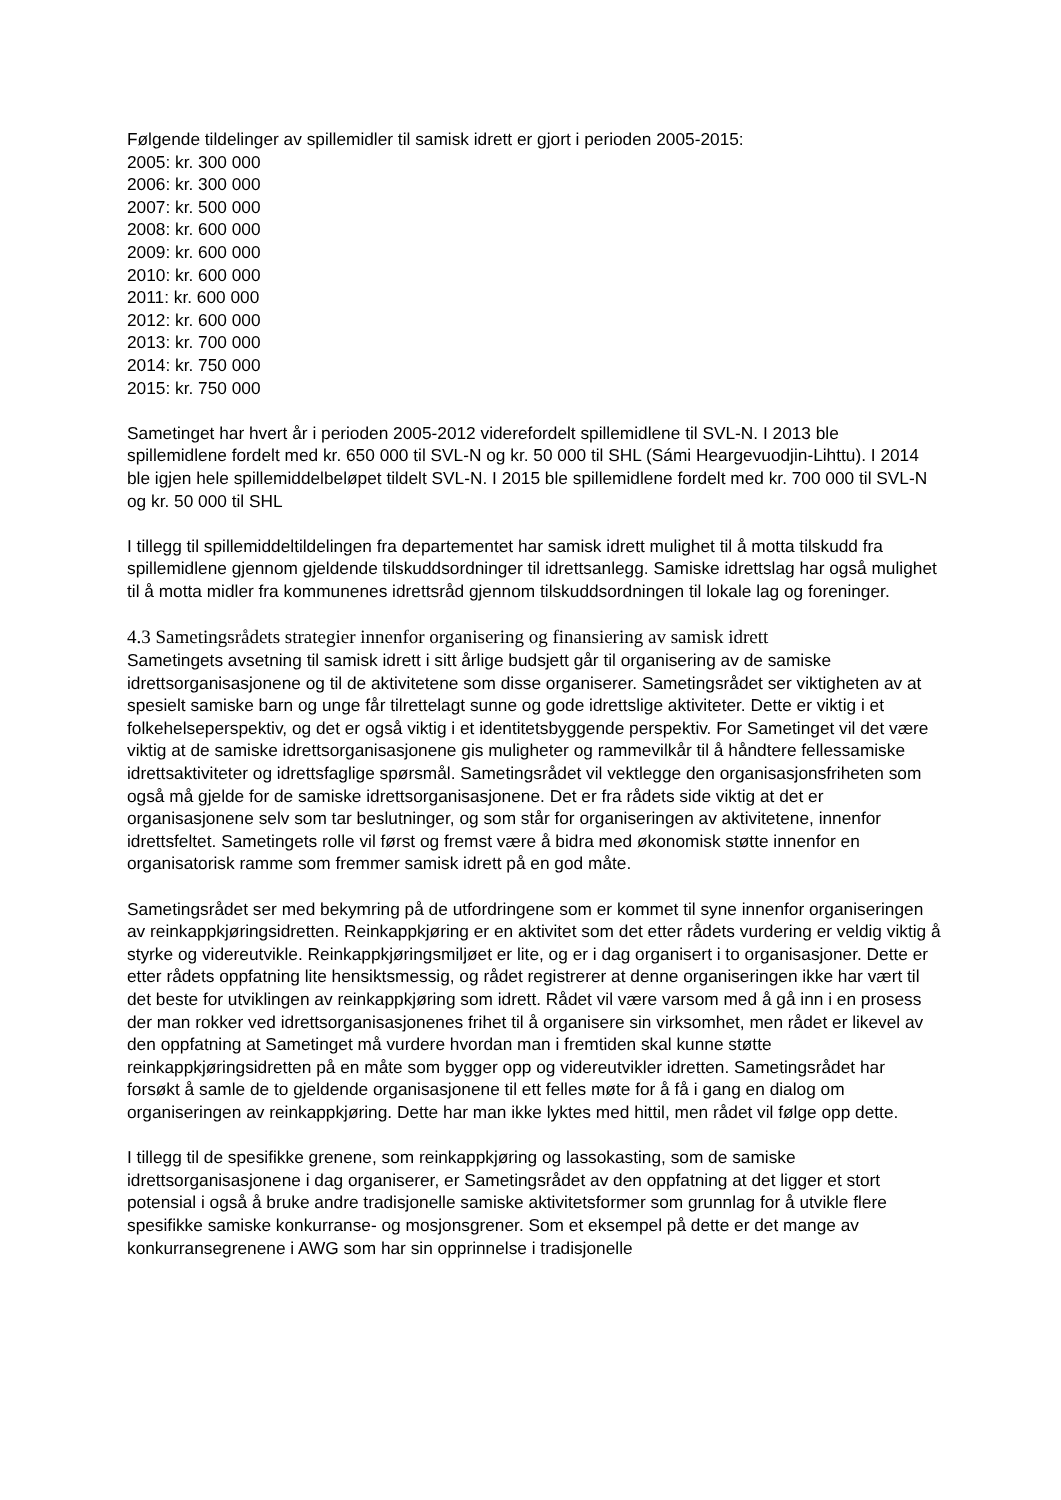Følgende tildelinger av spillemidler til samisk idrett er gjort i perioden 2005-2015:
2005: kr. 300 000
2006: kr. 300 000
2007: kr. 500 000
2008: kr. 600 000
2009: kr. 600 000
2010: kr. 600 000
2011: kr. 600 000
2012: kr. 600 000
2013: kr. 700 000
2014: kr. 750 000
2015: kr. 750 000
Sametinget har hvert år i perioden 2005-2012 viderefordelt spillemidlene til SVL-N. I 2013 ble spillemidlene fordelt med kr. 650 000 til SVL-N og kr. 50 000 til SHL (Sámi Heargevuodjin-Lihttu). I 2014 ble igjen hele spillemiddelbeløpet tildelt SVL-N. I 2015 ble spillemidlene fordelt med kr. 700 000 til SVL-N og kr. 50 000 til SHL
I tillegg til spillemiddeltildelingen fra departementet har samisk idrett mulighet til å motta tilskudd fra spillemidlene gjennom gjeldende tilskuddsordninger til idrettsanlegg. Samiske idrettslag har også mulighet til å motta midler fra kommunenes idrettsråd gjennom tilskuddsordningen til lokale lag og foreninger.
4.3 Sametingsrådets strategier innenfor organisering og finansiering av samisk idrett
Sametingets avsetning til samisk idrett i sitt årlige budsjett går til organisering av de samiske idrettsorganisasjonene og til de aktivitetene som disse organiserer. Sametingsrådet ser viktigheten av at spesielt samiske barn og unge får tilrettelagt sunne og gode idrettslige aktiviteter. Dette er viktig i et folkehelseperspektiv, og det er også viktig i et identitetsbyggende perspektiv. For Sametinget vil det være viktig at de samiske idrettsorganisasjonene gis muligheter og rammevilkår til å håndtere fellessamiske idrettsaktiviteter og idrettsfaglige spørsmål. Sametingsrådet vil vektlegge den organisasjonsfriheten som også må gjelde for de samiske idrettsorganisasjonene. Det er fra rådets side viktig at det er organisasjonene selv som tar beslutninger, og som står for organiseringen av aktivitetene, innenfor idrettsfeltet. Sametingets rolle vil først og fremst være å bidra med økonomisk støtte innenfor en organisatorisk ramme som fremmer samisk idrett på en god måte.
Sametingsrådet ser med bekymring på de utfordringene som er kommet til syne innenfor organiseringen av reinkappkjøringsidretten. Reinkappkjøring er en aktivitet som det etter rådets vurdering er veldig viktig å styrke og videreutvikle. Reinkappkjøringsmiljøet er lite, og er i dag organisert i to organisasjoner. Dette er etter rådets oppfatning lite hensiktsmessig, og rådet registrerer at denne organiseringen ikke har vært til det beste for utviklingen av reinkappkjøring som idrett. Rådet vil være varsom med å gå inn i en prosess der man rokker ved idrettsorganisasjonenes frihet til å organisere sin virksomhet, men rådet er likevel av den oppfatning at Sametinget må vurdere hvordan man i fremtiden skal kunne støtte reinkappkjøringsidretten på en måte som bygger opp og videreutvikler idretten. Sametingsrådet har forsøkt å samle de to gjeldende organisasjonene til ett felles møte for å få i gang en dialog om organiseringen av reinkappkjøring. Dette har man ikke lyktes med hittil, men rådet vil følge opp dette.
I tillegg til de spesifikke grenene, som reinkappkjøring og lassokasting, som de samiske idrettsorganisasjonene i dag organiserer, er Sametingsrådet av den oppfatning at det ligger et stort potensial i også å bruke andre tradisjonelle samiske aktivitetsformer som grunnlag for å utvikle flere spesifikke samiske konkurranse- og mosjonsgrener. Som et eksempel på dette er det mange av konkurransegrenene i AWG som har sin opprinnelse i tradisjonelle